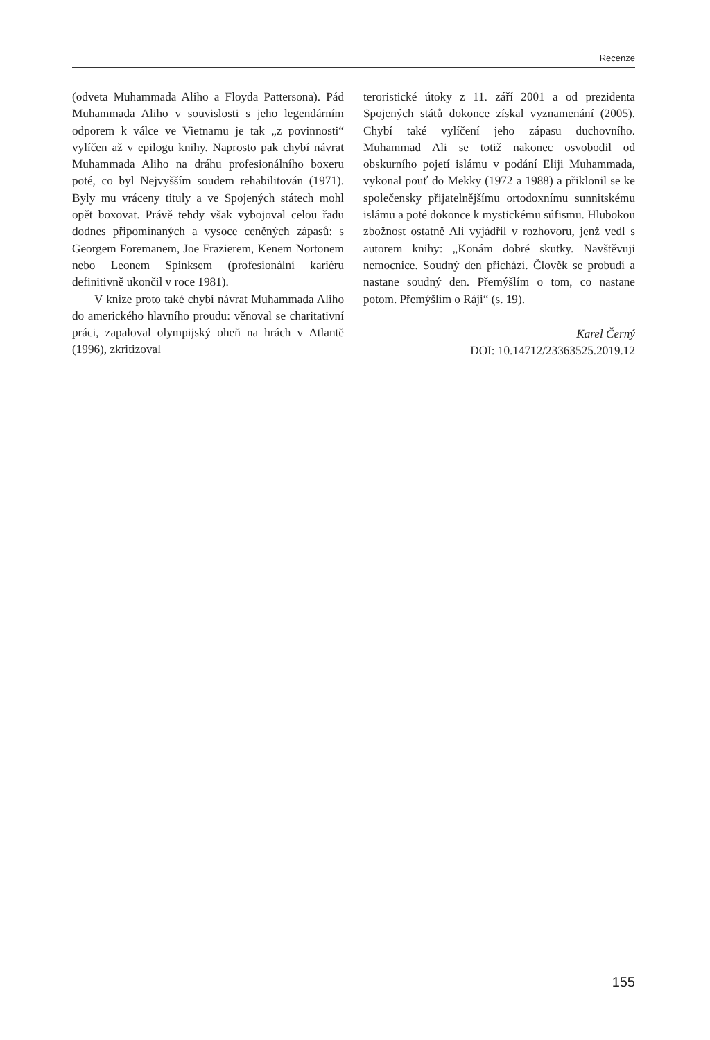Recenze
(odveta Muhammada Aliho a Floyda Pattersona). Pád Muhammada Aliho v souvislosti s jeho legendárním odporem k válce ve Vietnamu je tak „z povinnosti“ vylíčen až v epilogu knihy. Naprosto pak chybí návrat Muhammada Aliho na dráhu profesionálního boxeru poté, co byl Nejvyšším soudem rehabilitován (1971). Byly mu vráceny tituly a ve Spojených státech mohl opět boxovat. Právě tehdy však vybojoval celou řadu dodnes připomínaných a vysoce ceněných zápasů: s Georgem Foremanem, Joe Frazierem, Kenem Nortonem nebo Leonem Spinksem (profesionální kariéru definitivně ukončil v roce 1981).
V knize proto také chybí návrat Muhammada Aliho do amerického hlavního proudu: věnoval se charitativní práci, zapaloval olympijský oheň na hrách v Atlantě (1996), zkritizoval
teroristické útoky z 11. září 2001 a od prezidenta Spojených států dokonce získal vyznamenání (2005). Chybí také vylíčení jeho zápasu duchovního. Muhammad Ali se totiž nakonec osvobodil od obskurního pojetí islámu v podání Eliji Muhammada, vykonal pouť do Mekky (1972 a 1988) a přiklonil se ke společensky přijatelnějšímu ortodoxnímu sunnitskému islámu a poté dokonce k mystickému súfismu. Hlubokou zbožnost ostatně Ali vyjádřil v rozhovoru, jenž vedl s autorem knihy: „Konám dobré skutky. Navštěvuji nemocnice. Soudný den přichází. Člověk se probudí a nastane soudný den. Přemýšlím o tom, co nastane potom. Přemýšlím o Ráji“ (s. 19).
Karel Černý
DOI: 10.14712/23363525.2019.12
155